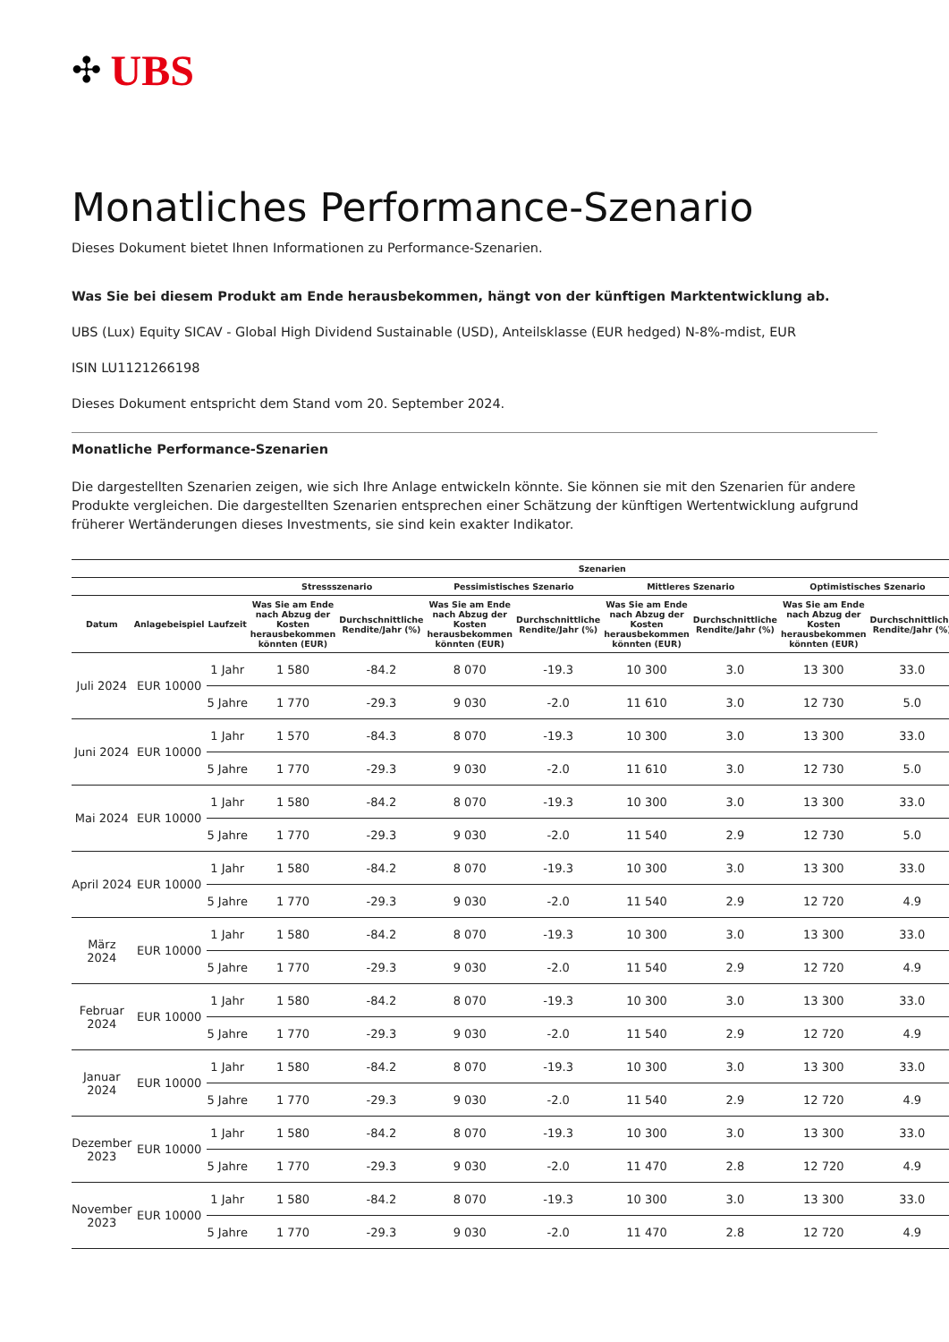✣ UBS
Monatliches Performance-Szenario
Dieses Dokument bietet Ihnen Informationen zu Performance-Szenarien.
Was Sie bei diesem Produkt am Ende herausbekommen, hängt von der künftigen Marktentwicklung ab.
UBS (Lux) Equity SICAV - Global High Dividend Sustainable (USD), Anteilsklasse (EUR hedged) N-8%-mdist, EUR
ISIN LU1121266198
Dieses Dokument entspricht dem Stand vom 20. September 2024.
Monatliche Performance-Szenarien
Die dargestellten Szenarien zeigen, wie sich Ihre Anlage entwickeln könnte. Sie können sie mit den Szenarien für andere Produkte vergleichen. Die dargestellten Szenarien entsprechen einer Schätzung der künftigen Wertentwicklung aufgrund früherer Wertänderungen dieses Investments, sie sind kein exakter Indikator.
| | | | Szenarien | | | | | | | |
| --- | --- | --- | --- | --- | --- | --- | --- | --- | --- | --- |
| | | | Stressszenario | | Pessimistisches Szenario | | Mittleres Szenario | | Optimistisches Szenario | |
| Datum | Anlagebeispiel | Laufzeit | Was Sie am Ende nach Abzug der Kosten herausbekommen könnten (EUR) | Durchschnittliche Rendite/Jahr (%) | Was Sie am Ende nach Abzug der Kosten herausbekommen könnten (EUR) | Durchschnittliche Rendite/Jahr (%) | Was Sie am Ende nach Abzug der Kosten herausbekommen könnten (EUR) | Durchschnittliche Rendite/Jahr (%) | Was Sie am Ende nach Abzug der Kosten herausbekommen könnten (EUR) | Durchschnittliche Rendite/Jahr (%) |
| Juli 2024 | EUR 10000 | 1 Jahr | 1 580 | -84.2 | 8 070 | -19.3 | 10 300 | 3.0 | 13 300 | 33.0 |
| | | 5 Jahre | 1 770 | -29.3 | 9 030 | -2.0 | 11 610 | 3.0 | 12 730 | 5.0 |
| Juni 2024 | EUR 10000 | 1 Jahr | 1 570 | -84.3 | 8 070 | -19.3 | 10 300 | 3.0 | 13 300 | 33.0 |
| | | 5 Jahre | 1 770 | -29.3 | 9 030 | -2.0 | 11 610 | 3.0 | 12 730 | 5.0 |
| Mai 2024 | EUR 10000 | 1 Jahr | 1 580 | -84.2 | 8 070 | -19.3 | 10 300 | 3.0 | 13 300 | 33.0 |
| | | 5 Jahre | 1 770 | -29.3 | 9 030 | -2.0 | 11 540 | 2.9 | 12 730 | 5.0 |
| April 2024 | EUR 10000 | 1 Jahr | 1 580 | -84.2 | 8 070 | -19.3 | 10 300 | 3.0 | 13 300 | 33.0 |
| | | 5 Jahre | 1 770 | -29.3 | 9 030 | -2.0 | 11 540 | 2.9 | 12 720 | 4.9 |
| März 2024 | EUR 10000 | 1 Jahr | 1 580 | -84.2 | 8 070 | -19.3 | 10 300 | 3.0 | 13 300 | 33.0 |
| | | 5 Jahre | 1 770 | -29.3 | 9 030 | -2.0 | 11 540 | 2.9 | 12 720 | 4.9 |
| Februar 2024 | EUR 10000 | 1 Jahr | 1 580 | -84.2 | 8 070 | -19.3 | 10 300 | 3.0 | 13 300 | 33.0 |
| | | 5 Jahre | 1 770 | -29.3 | 9 030 | -2.0 | 11 540 | 2.9 | 12 720 | 4.9 |
| Januar 2024 | EUR 10000 | 1 Jahr | 1 580 | -84.2 | 8 070 | -19.3 | 10 300 | 3.0 | 13 300 | 33.0 |
| | | 5 Jahre | 1 770 | -29.3 | 9 030 | -2.0 | 11 540 | 2.9 | 12 720 | 4.9 |
| Dezember 2023 | EUR 10000 | 1 Jahr | 1 580 | -84.2 | 8 070 | -19.3 | 10 300 | 3.0 | 13 300 | 33.0 |
| | | 5 Jahre | 1 770 | -29.3 | 9 030 | -2.0 | 11 470 | 2.8 | 12 720 | 4.9 |
| November 2023 | EUR 10000 | 1 Jahr | 1 580 | -84.2 | 8 070 | -19.3 | 10 300 | 3.0 | 13 300 | 33.0 |
| | | 5 Jahre | 1 770 | -29.3 | 9 030 | -2.0 | 11 470 | 2.8 | 12 720 | 4.9 |